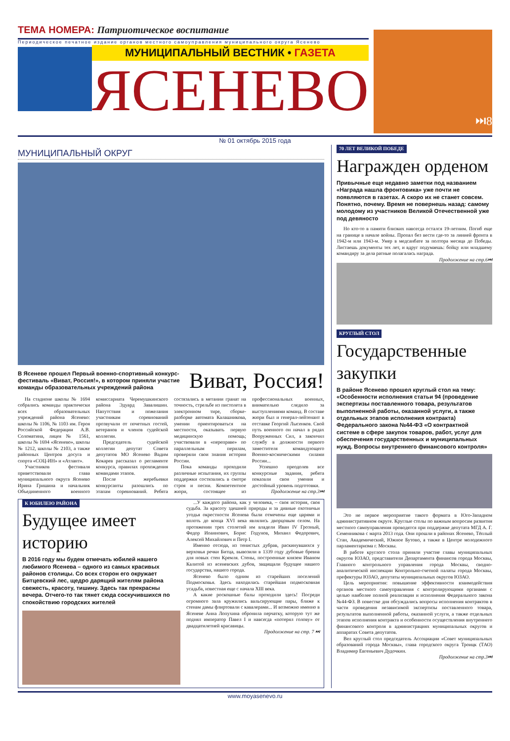ТЕМА НОМЕРА: Патриотическое воспитание
Периодическое печатное издание органов местного самоуправления муниципального округа Ясенево
МУНИЦИПАЛЬНЫЙ ВЕСТНИК • ГАЗЕТА
ЯСЕНЕВО
⏭8
№ 01 октябрь 2015 года
МУНИЦИПАЛЬНЫЙ ОКРУГ
В Ясеневе прошел Первый военно-спортивный конкурс-фестиваль «Виват, Россия!», в котором приняли участие команды образовательных учреждений района
Виват, Россия!
На стадионе школы № 1694 собрались команды практически всех образовательных учреждений района Ясенево: школы № 1106, № 1103 им. Героя Российской Федерации А.В. Соломатина, лицея № 1561, школы № 1694 «Ясенево», школы № 1212, школы № 2103, а также районных Центров досуга и спорта «СОЦ-ИН» и «Атлант».
Участников фестиваля приветствовали глава муниципального округа Ясенево Ирина Гришина и начальник Объединенного военного комиссариата Черемушкинского района Эдуард Завалишин. Напутствия и пожелания участникам соревнований прозвучали от почетных гостей, ветеранов и членов судейской коллегии.
Председатель судейской коллегии депутат Совета депутатов МО Ясенево Вадим Кокарев рассказал о регламенте конкурса, правилах прохождения командами этапов.
После жеребьевки конкурсанты разошлись по этапам соревнований. Ребята состязались в метании гранат на точность, стрельбе из пистолета в электронном тире, сборке-разборке автомата Калашникова, умении ориентироваться на местности, оказывать первую медицинскую помощь; участвовали в «переправе» по параллельным перилам, проверяли свои знания истории России.
Пока команды проходили различные испытания, их группы поддержки состязались в смотре строя и песни. Компетентное жюри, состоящее из профессиональных военных, внимательно следило за выступлениями команд. В составе жюри был и генерал-лейтенант в отставке Георгий Лысенков. Свой путь военного он начал в рядах Вооруженных Сил, а закончил службу в должности первого заместителя командующего Военно-космическими силами России...
Успешно преодолев все конкурсные задания, ребята показали свои умения и достойный уровень подготовки.
Продолжение на стр.3⏭
К ЮБИЛЕЮ РАЙОНА
Будущее имеет историю
В 2016 году мы будем отмечать юбилей нашего любимого Ясенева – одного из самых красивых районов столицы. Со всех сторон его окружает Битцевский лес, щедро дарящий жителям района свежесть, красоту, тишину. Здесь так прекрасны вечера. Отчего-то так тянет сюда соскучившихся по спокойствию городских жителей
...У каждого района, как у человека, – своя история, своя судьба. За красоту здешней природы и за дивные охотничьи угодья окрестности Ясенева были отмечены еще царями и вплоть до конца XVI века являлись дворцовым селом. На протяжении трех столетий им владели Иван IV Грозный, Федор Иоаннович, Борис Годунов, Михаил Федорович, Алексей Михайлович и Петр I.
Именно отсюда, из тенистых дубрав, раскинувшихся у верховья речки Битца, вывозили в 1339 году дубовые бревна для новых стен Кремля. Стены, построенные князем Иваном Калитой из ясеневских дубов, защищали будущее нашего государства, нашего города.
Ясенево было одним из старейших поселений Подмосковья. Здесь находилась старейшая подмосковная усадьба, известная еще с начала XIII века.
А какие роскошные балы проходили здесь! Посреди огромного зала кружились вальсирующие пары, ближе к стенам дамы флиртовали с кавалерами... И возможно именно в Ясеневе Анна Лопухина обронила перчатку, которую тут же поднял император Павел I и навсегда «потерял голову» от двадцатилетней красавицы.
Продолжение на стр. 7 ⏭
70 ЛЕТ ВЕЛИКОЙ ПОБЕДЕ
Награжден орденом
Привычные еще недавно заметки под названием «Награда нашла фронтовика» уже почти не появляются в газетах. А скоро их не станет совсем. Понятно, почему. Время не повернешь назад: самому молодому из участников Великой Отечественной уже под девяносто
Но кто-то в памяти близких навсегда остался 19-летним. Погиб еще на границе в начале войны. Пропал без вести где-то за линией фронта в 1942-м или 1943-м. Умер в медсанбате за полтора месяца до Победы. Листаешь документы тех лет, и вдруг подумаешь: бойцу или младшему командиру за дела ратные полагалась награда.
Продолжение на стр.6⏭
КРУГЛЫЙ СТОЛ
Государственные закупки
В районе Ясенево прошел круглый стол на тему: «Особенности исполнения статьи 94 (проведение экспертизы поставленного товара, результатов выполненной работы, оказанной услуги, а также отдельных этапов исполнения контракта) Федерального закона №44-ФЗ «О контрактной системе в сфере закупок товаров, работ, услуг для обеспечения государственных и муниципальных нужд. Вопросы внутреннего финансового контроля»
Это не первое мероприятие такого формата в Юго-Западном административном округе. Круглые столы по важным вопросам развития местного самоуправления проводятся при поддержке депутата МГД А. Г. Семенникова с марта 2013 года. Они прошли в районах Ясенево, Тёплый Стан, Академический, Южное Бутово, а также в Центре молодежного парламентаризма г. Москвы.
В работе круглого стола приняли участие главы муниципальных округов ЮЗАО, представители Департамента финансов города Москвы, Главного контрольного управления города Москвы, сводно-аналитической инспекции Контрольно-счетной палаты города Москвы, префектуры ЮЗАО, депутаты муниципальных округов ЮЗАО.
Цель мероприятия: повышение эффективности взаимодействия органов местного самоуправления с контролирующими органами с целью наиболее полной реализации и исполнения Федерального закона №44-ФЗ. В повестке дня обсуждались вопросы исполнения контрактов в части проведения независимой экспертизы поставленного товара, результатов выполненной работы, оказанной услуги, а также отдельных этапов исполнения контракта и особенности осуществления внутреннего финансового контроля в администрациях муниципальных округов и аппаратах Совета депутатов.
Вел круглый стол председатель Ассоциации «Совет муниципальных образований города Москвы», глава городского округа Троицк (ТАО) Владимир Евгеньевич Дудочкин.
Продолжение на стр.3⏭
www.moyasenevo.ru